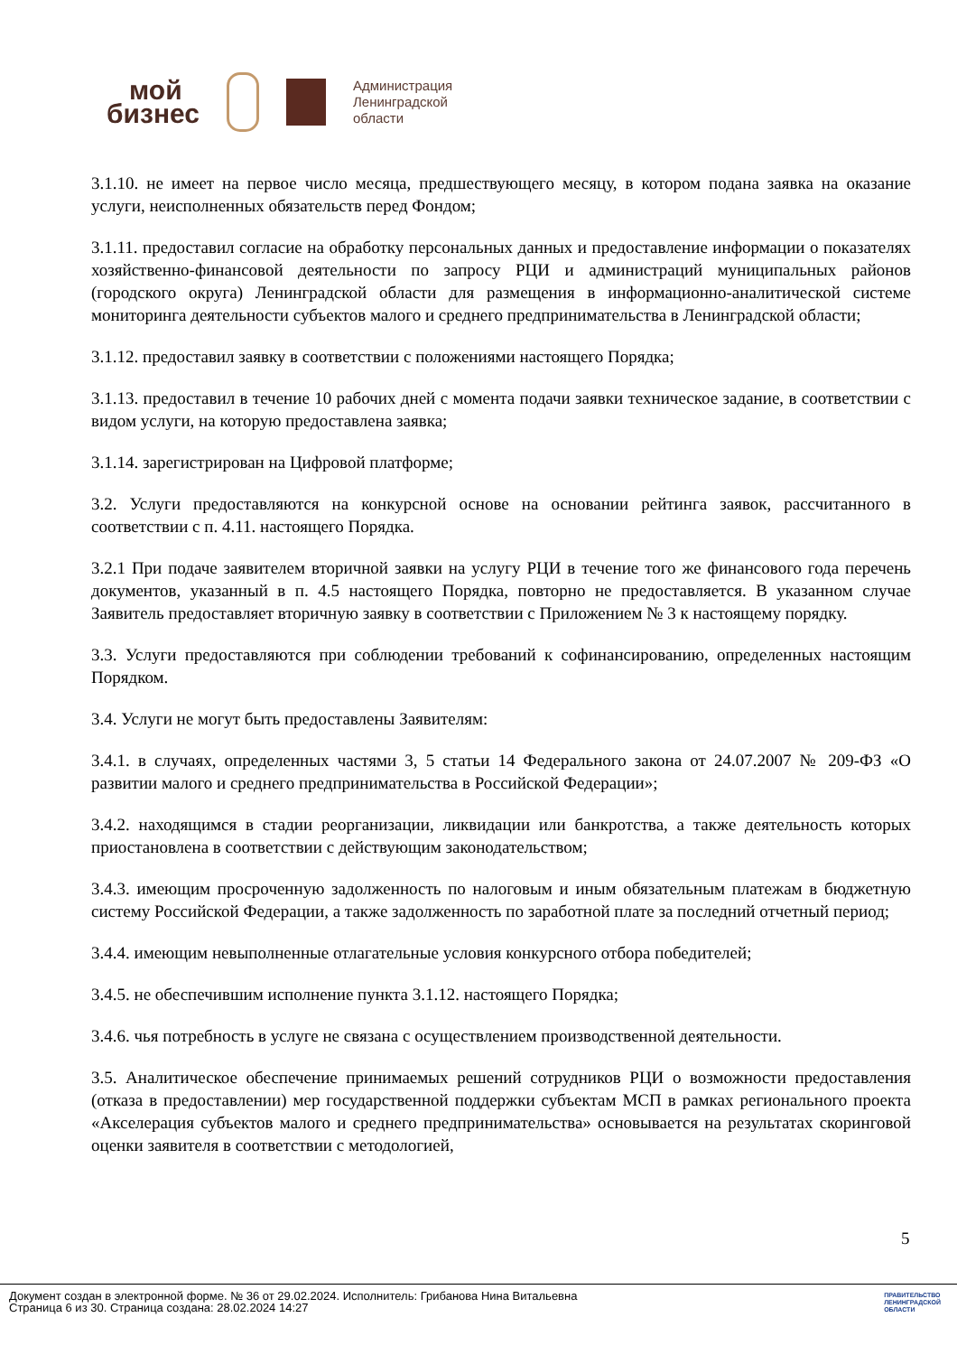мой
бизнес
Администрация
Ленинградской
области
3.1.10. не имеет на первое число месяца, предшествующего месяцу, в котором подана заявка на оказание услуги, неисполненных обязательств перед Фондом;
3.1.11. предоставил согласие на обработку персональных данных и предоставление информации о показателях хозяйственно-финансовой деятельности по запросу РЦИ и администраций муниципальных районов (городского округа) Ленинградской области для размещения в информационно-аналитической системе мониторинга деятельности субъектов малого и среднего предпринимательства в Ленинградской области;
3.1.12. предоставил заявку в соответствии с положениями настоящего Порядка;
3.1.13. предоставил в течение 10 рабочих дней с момента подачи заявки техническое задание, в соответствии с видом услуги, на которую предоставлена заявка;
3.1.14. зарегистрирован на Цифровой платформе;
3.2. Услуги предоставляются на конкурсной основе на основании рейтинга заявок, рассчитанного в соответствии с п. 4.11. настоящего Порядка.
3.2.1 При подаче заявителем вторичной заявки на услугу РЦИ в течение того же финансового года перечень документов, указанный в п. 4.5 настоящего Порядка, повторно не предоставляется. В указанном случае Заявитель предоставляет вторичную заявку в соответствии с Приложением № 3 к настоящему порядку.
3.3. Услуги предоставляются при соблюдении требований к софинансированию, определенных настоящим Порядком.
3.4. Услуги не могут быть предоставлены Заявителям:
3.4.1. в случаях, определенных частями 3, 5 статьи 14 Федерального закона от 24.07.2007 № 209-ФЗ «О развитии малого и среднего предпринимательства в Российской Федерации»;
3.4.2. находящимся в стадии реорганизации, ликвидации или банкротства, а также деятельность которых приостановлена в соответствии с действующим законодательством;
3.4.3. имеющим просроченную задолженность по налоговым и иным обязательным платежам в бюджетную систему Российской Федерации, а также задолженность по заработной плате за последний отчетный период;
3.4.4. имеющим невыполненные отлагательные условия конкурсного отбора победителей;
3.4.5. не обеспечившим исполнение пункта 3.1.12. настоящего Порядка;
3.4.6. чья потребность в услуге не связана с осуществлением производственной деятельности.
3.5. Аналитическое обеспечение принимаемых решений сотрудников РЦИ о возможности предоставления (отказа в предоставлении) мер государственной поддержки субъектам МСП в рамках регионального проекта «Акселерация субъектов малого и среднего предпринимательства» основывается на результатах скоринговой оценки заявителя в соответствии с методологией,
5
Документ создан в электронной форме. № 36 от 29.02.2024. Исполнитель: Грибанова Нина Витальевна
Страница 6 из 30. Страница создана: 28.02.2024 14:27
ПРАВИТЕЛЬСТВО
ЛЕНИНГРАДСКОЙ
ОБЛАСТИ